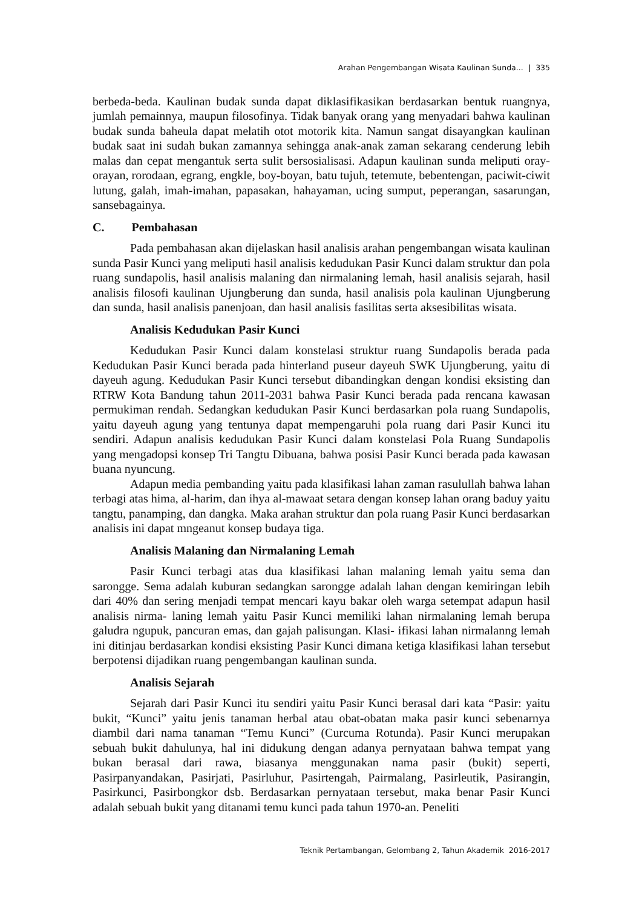Arahan Pengembangan Wisata Kaulinan Sunda... | 335
berbeda-beda. Kaulinan budak sunda dapat diklasifikasikan berdasarkan bentuk ruangnya, jumlah pemainnya, maupun filosofinya. Tidak banyak orang yang menyadari bahwa kaulinan budak sunda baheula dapat melatih otot motorik kita. Namun sangat disayangkan kaulinan budak saat ini sudah bukan zamannya sehingga anak-anak zaman sekarang cenderung lebih malas dan cepat mengantuk serta sulit bersosialisasi. Adapun kaulinan sunda meliputi oray-orayan, rorodaan, egrang, engkle, boy-boyan, batu tujuh, tetemute, bebentengan, paciwit-ciwit lutung, galah, imah-imahan, papasakan, hahayaman, ucing sumput, peperangan, sasarungan, sansebagainya.
C. Pembahasan
Pada pembahasan akan dijelaskan hasil analisis arahan pengembangan wisata kaulinan sunda Pasir Kunci yang meliputi hasil analisis kedudukan Pasir Kunci dalam struktur dan pola ruang sundapolis, hasil analisis malaning dan nirmalaning lemah, hasil analisis sejarah, hasil analisis filosofi kaulinan Ujungberung dan sunda, hasil analisis pola kaulinan Ujungberung dan sunda, hasil analisis panenjoan, dan hasil analisis fasilitas serta aksesibilitas wisata.
Analisis Kedudukan Pasir Kunci
Kedudukan Pasir Kunci dalam konstelasi struktur ruang Sundapolis berada pada Kedudukan Pasir Kunci berada pada hinterland puseur dayeuh SWK Ujungberung, yaitu di dayeuh agung. Kedudukan Pasir Kunci tersebut dibandingkan dengan kondisi eksisting dan RTRW Kota Bandung tahun 2011-2031 bahwa Pasir Kunci berada pada rencana kawasan permukiman rendah. Sedangkan kedudukan Pasir Kunci berdasarkan pola ruang Sundapolis, yaitu dayeuh agung yang tentunya dapat mempengaruhi pola ruang dari Pasir Kunci itu sendiri. Adapun analisis kedudukan Pasir Kunci dalam konstelasi Pola Ruang Sundapolis yang mengadopsi konsep Tri Tangtu Dibuana, bahwa posisi Pasir Kunci berada pada kawasan buana nyuncung.
Adapun media pembanding yaitu pada klasifikasi lahan zaman rasulullah bahwa lahan terbagi atas hima, al-harim, dan ihya al-mawaat setara dengan konsep lahan orang baduy yaitu tangtu, panamping, dan dangka. Maka arahan struktur dan pola ruang Pasir Kunci berdasarkan analisis ini dapat mngeanut konsep budaya tiga.
Analisis Malaning dan Nirmalaning Lemah
Pasir Kunci terbagi atas dua klasifikasi lahan malaning lemah yaitu sema dan sarongge. Sema adalah kuburan sedangkan sarongge adalah lahan dengan kemiringan lebih dari 40% dan sering menjadi tempat mencari kayu bakar oleh warga setempat adapun hasil analisis nirma- laning lemah yaitu Pasir Kunci memiliki lahan nirmalaning lemah berupa galudra ngupuk, pancuran emas, dan gajah palisungan. Klasi- ifikasi lahan nirmalanng lemah ini ditinjau berdasarkan kondisi eksisting Pasir Kunci dimana ketiga klasifikasi lahan tersebut berpotensi dijadikan ruang pengembangan kaulinan sunda.
Analisis Sejarah
Sejarah dari Pasir Kunci itu sendiri yaitu Pasir Kunci berasal dari kata “Pasir: yaitu bukit, “Kunci” yaitu jenis tanaman herbal atau obat-obatan maka pasir kunci sebenarnya diambil dari nama tanaman “Temu Kunci” (Curcuma Rotunda). Pasir Kunci merupakan sebuah bukit dahulunya, hal ini didukung dengan adanya pernyataan bahwa tempat yang bukan berasal dari rawa, biasanya menggunakan nama pasir (bukit) seperti, Pasirpanyandakan, Pasirjati, Pasirluhur, Pasirtengah, Pairmalang, Pasirleutik, Pasirangin, Pasirkunci, Pasirbongkor dsb. Berdasarkan pernyataan tersebut, maka benar Pasir Kunci adalah sebuah bukit yang ditanami temu kunci pada tahun 1970-an. Peneliti
Teknik Pertambangan, Gelombang 2, Tahun Akademik 2016-2017